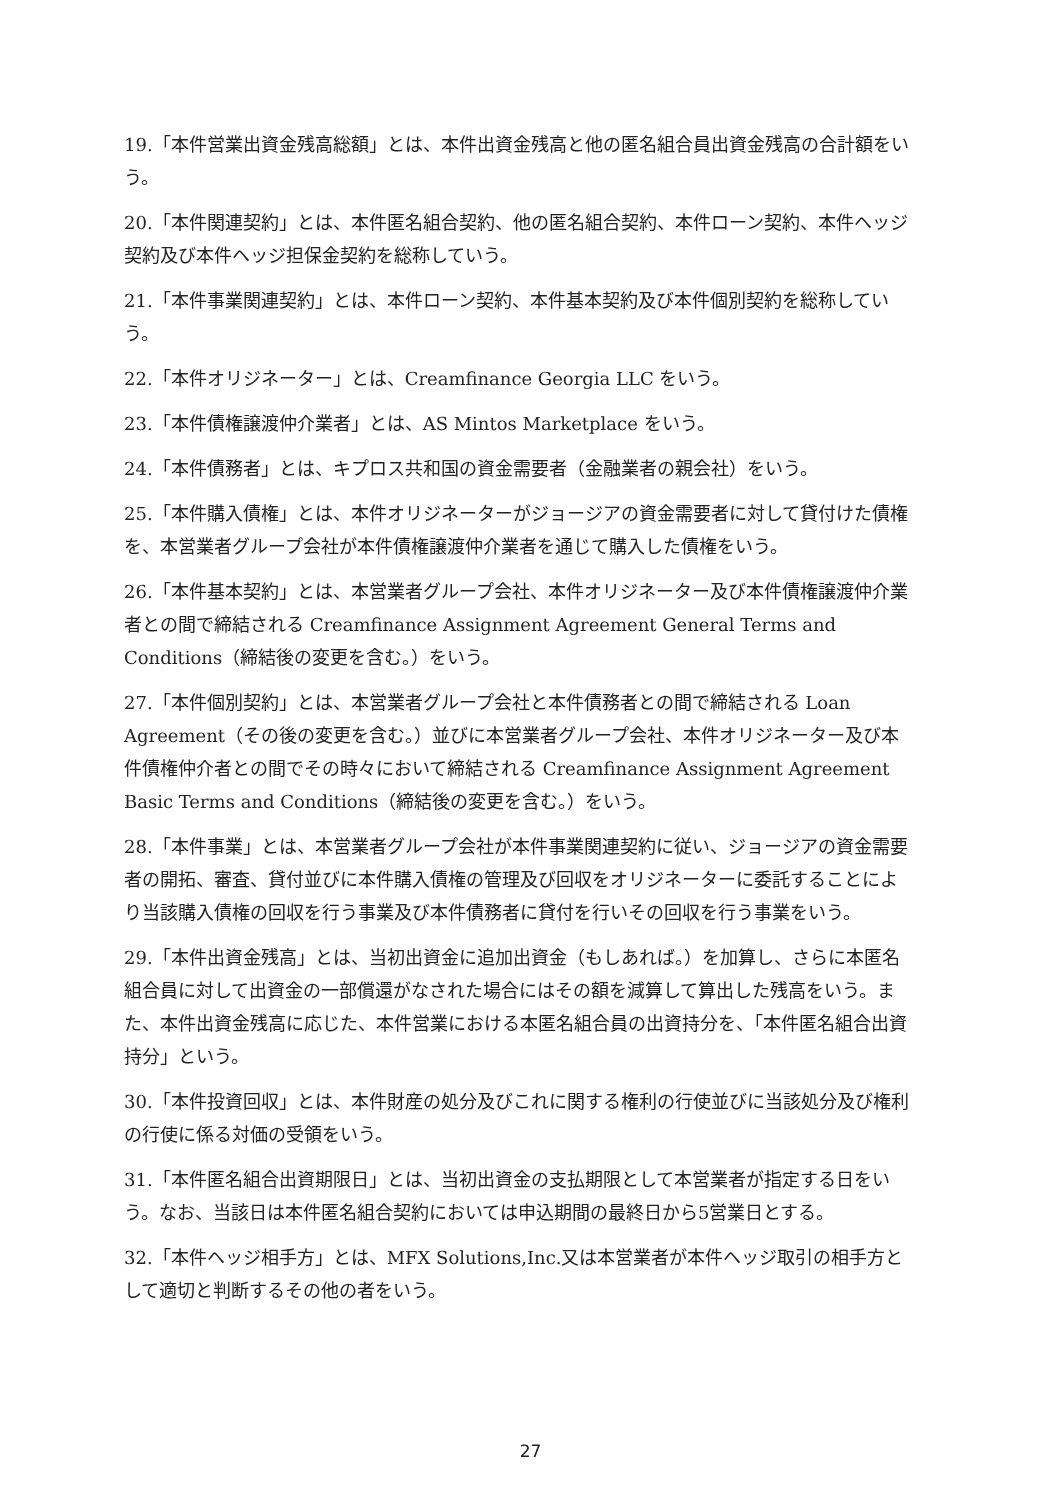19.「本件営業出資金残高総額」とは、本件出資金残高と他の匿名組合員出資金残高の合計額をいう。
20.「本件関連契約」とは、本件匿名組合契約、他の匿名組合契約、本件ローン契約、本件ヘッジ契約及び本件ヘッジ担保金契約を総称していう。
21.「本件事業関連契約」とは、本件ローン契約、本件基本契約及び本件個別契約を総称していう。
22.「本件オリジネーター」とは、Creamfinance Georgia LLC をいう。
23.「本件債権譲渡仲介業者」とは、AS Mintos Marketplace をいう。
24.「本件債務者」とは、キプロス共和国の資金需要者（金融業者の親会社）をいう。
25.「本件購入債権」とは、本件オリジネーターがジョージアの資金需要者に対して貸付けた債権を、本営業者グループ会社が本件債権譲渡仲介業者を通じて購入した債権をいう。
26.「本件基本契約」とは、本営業者グループ会社、本件オリジネーター及び本件債権譲渡仲介業者との間で締結される Creamfinance Assignment Agreement General Terms and Conditions（締結後の変更を含む。）をいう。
27.「本件個別契約」とは、本営業者グループ会社と本件債務者との間で締結される Loan Agreement（その後の変更を含む。）並びに本営業者グループ会社、本件オリジネーター及び本件債権仲介者との間でその時々において締結される Creamfinance Assignment Agreement Basic Terms and Conditions（締結後の変更を含む。）をいう。
28.「本件事業」とは、本営業者グループ会社が本件事業関連契約に従い、ジョージアの資金需要者の開拓、審査、貸付並びに本件購入債権の管理及び回収をオリジネーターに委託することにより当該購入債権の回収を行う事業及び本件債務者に貸付を行いその回収を行う事業をいう。
29.「本件出資金残高」とは、当初出資金に追加出資金（もしあれば。）を加算し、さらに本匿名組合員に対して出資金の一部償還がなされた場合にはその額を減算して算出した残高をいう。また、本件出資金残高に応じた、本件営業における本匿名組合員の出資持分を、「本件匿名組合出資持分」という。
30.「本件投資回収」とは、本件財産の処分及びこれに関する権利の行使並びに当該処分及び権利の行使に係る対価の受領をいう。
31.「本件匿名組合出資期限日」とは、当初出資金の支払期限として本営業者が指定する日をいう。なお、当該日は本件匿名組合契約においては申込期間の最終日から5営業日とする。
32.「本件ヘッジ相手方」とは、MFX Solutions,Inc.又は本営業者が本件ヘッジ取引の相手方として適切と判断するその他の者をいう。
27